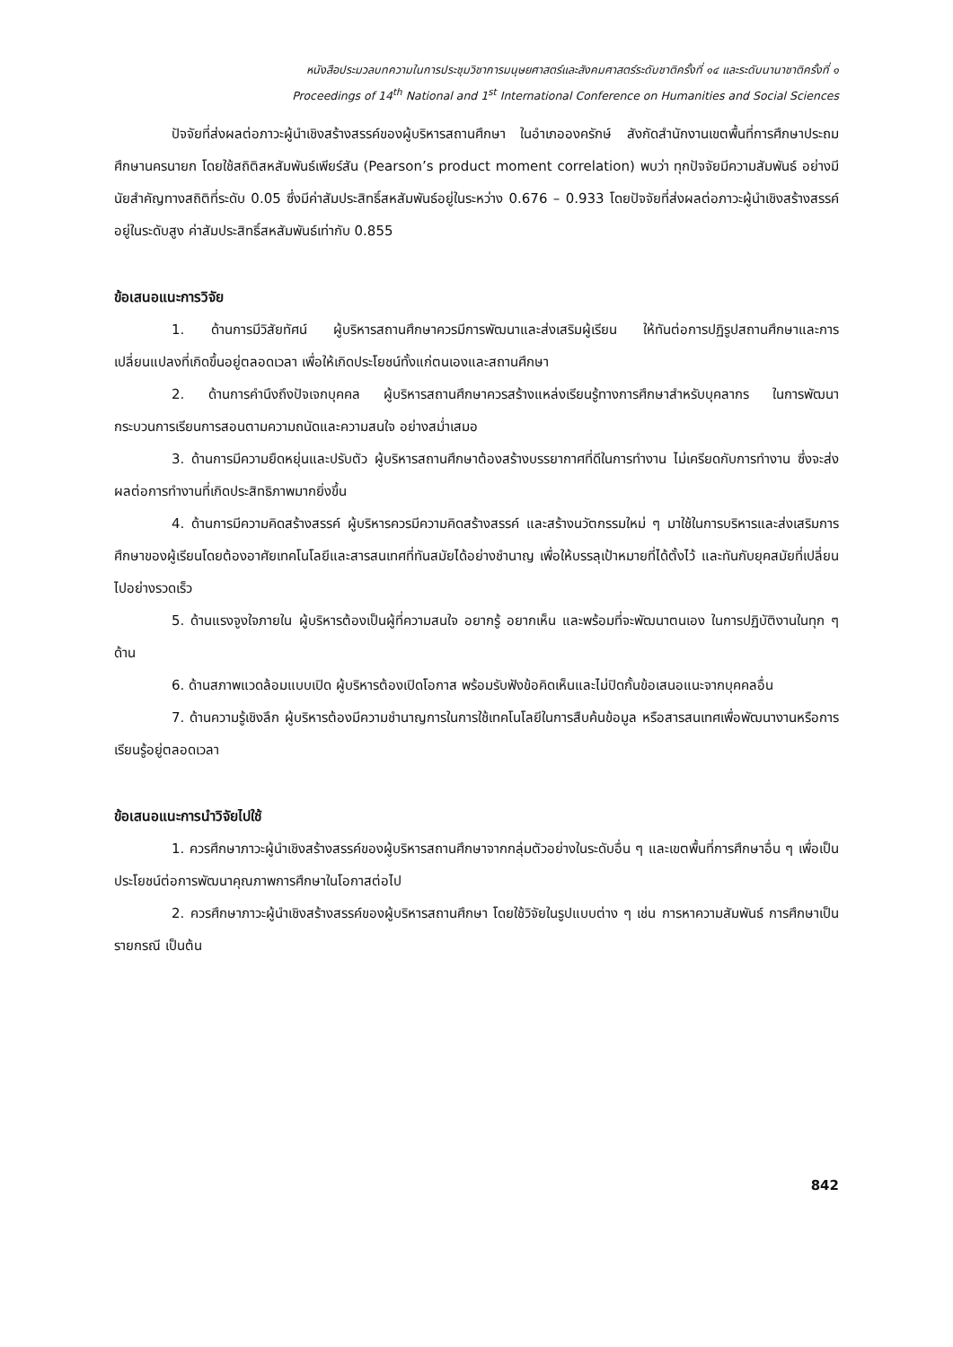หนังสือประมวลบทความในการประชุมวิชาการมนุษยศาสตร์และสังคมศาสตร์ระดับชาติครั้งที่ ๑๔ และระดับนานาชาติครั้งที่ ๑
Proceedings of 14<sup>th</sup> National and 1<sup>st</sup> International Conference on Humanities and Social Sciences
ปัจจัยที่ส่งผลต่อภาวะผู้นำเชิงสร้างสรรค์ของผู้บริหารสถานศึกษา ในอำเภอองครักษ์ สังกัดสำนักงานเขตพื้นที่การศึกษาประถมศึกษานครนายก โดยใช้สถิติสหสัมพันธ์เพียร์สัน (Pearson’s product moment correlation) พบว่า ทุกปัจจัยมีความสัมพันธ์ อย่างมีนัยสำคัญทางสถิติที่ระดับ 0.05 ซึ่งมีค่าสัมประสิทธิ์สหสัมพันธ์อยู่ในระหว่าง 0.676 – 0.933 โดยปัจจัยที่ส่งผลต่อภาวะผู้นำเชิงสร้างสรรค์ อยู่ในระดับสูง ค่าสัมประสิทธิ์สหสัมพันธ์เท่ากับ 0.855
ข้อเสนอแนะการวิจัย
1. ด้านการมีวิสัยทัศน์ ผู้บริหารสถานศึกษาควรมีการพัฒนาและส่งเสริมผู้เรียน ให้ทันต่อการปฏิรูปสถานศึกษาและการเปลี่ยนแปลงที่เกิดขึ้นอยู่ตลอดเวลา เพื่อให้เกิดประโยชน์ทั้งแก่ตนเองและสถานศึกษา
2. ด้านการคำนึงถึงปัจเจกบุคคล ผู้บริหารสถานศึกษาควรสร้างแหล่งเรียนรู้ทางการศึกษาสำหรับบุคลากร ในการพัฒนากระบวนการเรียนการสอนตามความถนัดและความสนใจ อย่างสม่ำเสมอ
3. ด้านการมีความยืดหยุ่นและปรับตัว ผู้บริหารสถานศึกษาต้องสร้างบรรยากาศที่ดีในการทำงาน ไม่เครียดกับการทำงาน ซึ่งจะส่งผลต่อการทำงานที่เกิดประสิทธิภาพมากยิ่งขึ้น
4. ด้านการมีความคิดสร้างสรรค์ ผู้บริหารควรมีความคิดสร้างสรรค์ และสร้างนวัตกรรมใหม่ ๆ มาใช้ในการบริหารและส่งเสริมการศึกษาของผู้เรียนโดยต้องอาศัยเทคโนโลยีและสารสนเทศที่ทันสมัยได้อย่างชำนาญ เพื่อให้บรรลุเป้าหมายที่ได้ตั้งไว้ และทันกับยุคสมัยที่เปลี่ยนไปอย่างรวดเร็ว
5. ด้านแรงจูงใจภายใน ผู้บริหารต้องเป็นผู้ที่ความสนใจ อยากรู้ อยากเห็น และพร้อมที่จะพัฒนาตนเอง ในการปฏิบัติงานในทุก ๆ ด้าน
6. ด้านสภาพแวดล้อมแบบเปิด ผู้บริหารต้องเปิดโอกาส พร้อมรับฟังข้อคิดเห็นและไม่ปิดกั้นข้อเสนอแนะจากบุคคลอื่น
7. ด้านความรู้เชิงลึก ผู้บริหารต้องมีความชำนาญการในการใช้เทคโนโลยีในการสืบค้นข้อมูล หรือสารสนเทศเพื่อพัฒนางานหรือการเรียนรู้อยู่ตลอดเวลา
ข้อเสนอแนะการนำวิจัยไปใช้
1. ควรศึกษาภาวะผู้นำเชิงสร้างสรรค์ของผู้บริหารสถานศึกษาจากกลุ่มตัวอย่างในระดับอื่น ๆ และเขตพื้นที่การศึกษาอื่น ๆ เพื่อเป็นประโยชน์ต่อการพัฒนาคุณภาพการศึกษาในโอกาสต่อไป
2. ควรศึกษาภาวะผู้นำเชิงสร้างสรรค์ของผู้บริหารสถานศึกษา โดยใช้วิจัยในรูปแบบต่าง ๆ เช่น การหาความสัมพันธ์ การศึกษาเป็นรายกรณี เป็นต้น
842